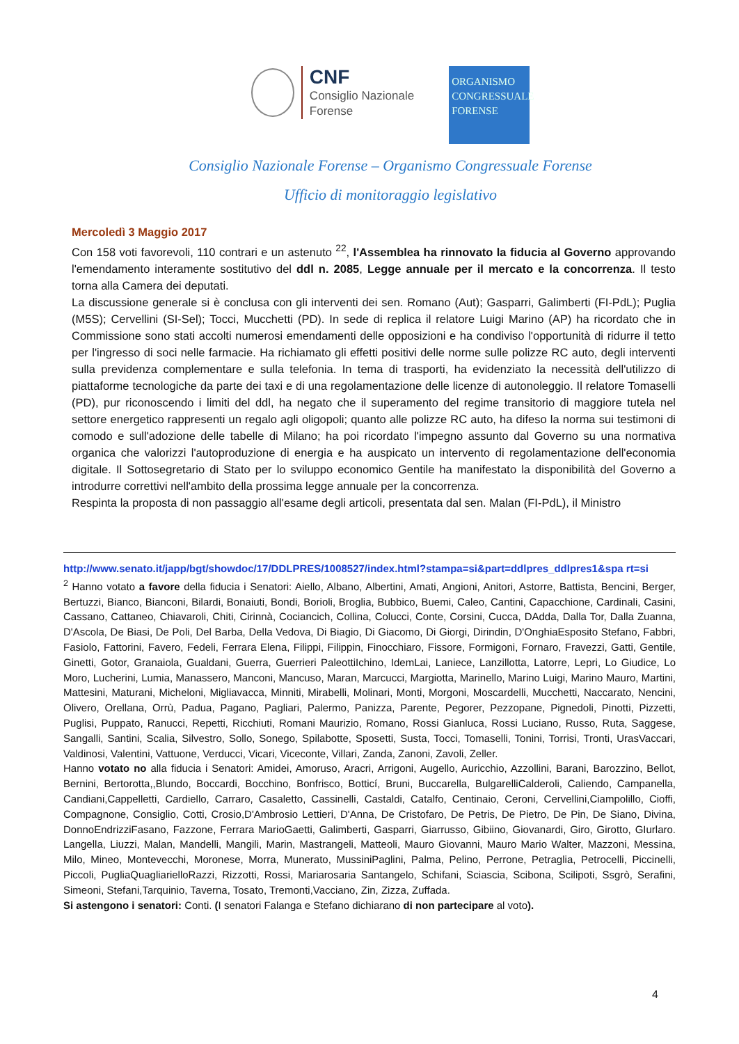CNF
Consiglio Nazionale
Forense
ORGANISMO
CONGRESSUALE
FORENSE
Consiglio Nazionale Forense – Organismo Congressuale Forense
Ufficio di monitoraggio legislativo
Mercoledì 3 Maggio 2017
Con 158 voti favorevoli, 110 contrari e un astenuto <sup>22</sup>, l'Assemblea ha rinnovato la fiducia al Governo approvando l'emendamento interamente sostitutivo del ddl n. 2085, Legge annuale per il mercato e la concorrenza. Il testo torna alla Camera dei deputati.
La discussione generale si è conclusa con gli interventi dei sen. Romano (Aut); Gasparri, Galimberti (FI-PdL); Puglia (M5S); Cervellini (SI-Sel); Tocci, Mucchetti (PD). In sede di replica il relatore Luigi Marino (AP) ha ricordato che in Commissione sono stati accolti numerosi emendamenti delle opposizioni e ha condiviso l'opportunità di ridurre il tetto per l'ingresso di soci nelle farmacie. Ha richiamato gli effetti positivi delle norme sulle polizze RC auto, degli interventi sulla previdenza complementare e sulla telefonia. In tema di trasporti, ha evidenziato la necessità dell'utilizzo di piattaforme tecnologiche da parte dei taxi e di una regolamentazione delle licenze di autonoleggio. Il relatore Tomaselli (PD), pur riconoscendo i limiti del ddl, ha negato che il superamento del regime transitorio di maggiore tutela nel settore energetico rappresenti un regalo agli oligopoli; quanto alle polizze RC auto, ha difeso la norma sui testimoni di comodo e sull'adozione delle tabelle di Milano; ha poi ricordato l'impegno assunto dal Governo su una normativa organica che valorizzi l'autoproduzione di energia e ha auspicato un intervento di regolamentazione dell'economia digitale. Il Sottosegretario di Stato per lo sviluppo economico Gentile ha manifestato la disponibilità del Governo a introdurre correttivi nell'ambito della prossima legge annuale per la concorrenza.
Respinta la proposta di non passaggio all'esame degli articoli, presentata dal sen. Malan (FI-PdL), il Ministro
http://www.senato.it/japp/bgt/showdoc/17/DDLPRES/1008527/index.html?stampa=si&part=ddlpres_ddlpres1&spa rt=si
<sup>2</sup> Hanno votato a favore della fiducia i Senatori: Aiello, Albano, Albertini, Amati, Angioni, Anitori, Astorre, Battista, Bencini, Berger, Bertuzzi, Bianco, Bianconi, Bilardi, Bonaiuti, Bondi, Borioli, Broglia, Bubbico, Buemi, Caleo, Cantini, Capacchione, Cardinali, Casini, Cassano, Cattaneo, Chiavaroli, Chiti, Cirinnà, Cociancich, Collina, Colucci, Conte, Corsini, Cucca, DAdda, Dalla Tor, Dalla Zuanna, D'Ascola, De Biasi, De Poli, Del Barba, Della Vedova, Di Biagio, Di Giacomo, Di Giorgi, Dirindin, D'OnghiaEsposito Stefano, Fabbri, Fasiolo, Fattorini, Favero, Fedeli, Ferrara Elena, Filippi, Filippin, Finocchiaro, Fissore, Formigoni, Fornaro, Fravezzi, Gatti, Gentile, Ginetti, Gotor, Granaiola, Gualdani, Guerra, Guerrieri PaleottiIchino, IdemLai, Laniece, Lanzillotta, Latorre, Lepri, Lo Giudice, Lo Moro, Lucherini, Lumia, Manassero, Manconi, Mancuso, Maran, Marcucci, Margiotta, Marinello, Marino Luigi, Marino Mauro, Martini, Mattesini, Maturani, Micheloni, Migliavacca, Minniti, Mirabelli, Molinari, Monti, Morgoni, Moscardelli, Mucchetti, Naccarato, Nencini, Olivero, Orellana, Orrù, Padua, Pagano, Pagliari, Palermo, Panizza, Parente, Pegorer, Pezzopane, Pignedoli, Pinotti, Pizzetti, Puglisi, Puppato, Ranucci, Repetti, Ricchiuti, Romani Maurizio, Romano, Rossi Gianluca, Rossi Luciano, Russo, Ruta, Saggese, Sangalli, Santini, Scalia, Silvestro, Sollo, Sonego, Spilabotte, Sposetti, Susta, Tocci, Tomaselli, Tonini, Torrisi, Tronti, UrasVaccari, Valdinosi, Valentini, Vattuone, Verducci, Vicari, Viceconte, Villari, Zanda, Zanoni, Zavoli, Zeller.
Hanno votato no alla fiducia i Senatori: Amidei, Amoruso, Aracri, Arrigoni, Augello, Auricchio, Azzollini, Barani, Barozzino, Bellot, Bernini, Bertorotta,,Blundo, Boccardi, Bocchino, Bonfrisco, Botticí, Bruni, Buccarella, BulgarelliCalderoli, Caliendo, Campanella, Candiani,Cappelletti, Cardiello, Carraro, Casaletto, Cassinelli, Castaldi, Catalfo, Centinaio, Ceroni, Cervellini,Ciampolillo, Cioffi, Compagnone, Consiglio, Cotti, Crosio,D'Ambrosio Lettieri, D'Anna, De Cristofaro, De Petris, De Pietro, De Pin, De Siano, Divina, DonnoEndrizziFasano, Fazzone, Ferrara MarioGaetti, Galimberti, Gasparri, Giarrusso, Gibiino, Giovanardi, Giro, Girotto, GIurlaro. Langella, Liuzzi, Malan, Mandelli, Mangili, Marin, Mastrangeli, Matteoli, Mauro Giovanni, Mauro Mario Walter, Mazzoni, Messina, Milo, Mineo, Montevecchi, Moronese, Morra, Munerato, MussiniPaglini, Palma, Pelino, Perrone, Petraglia, Petrocelli, Piccinelli, Piccoli, PugliaQuagliarielloRazzi, Rizzotti, Rossi, Mariarosaria Santangelo, Schifani, Sciascia, Scibona, Scilipoti, Ssgrò, Serafini, Simeoni, Stefani,Tarquinio, Taverna, Tosato, Tremonti,Vacciano, Zin, Zizza, Zuffada.
Si astengono i senatori: Conti. (I senatori Falanga e Stefano dichiarano di non partecipare al voto).
4